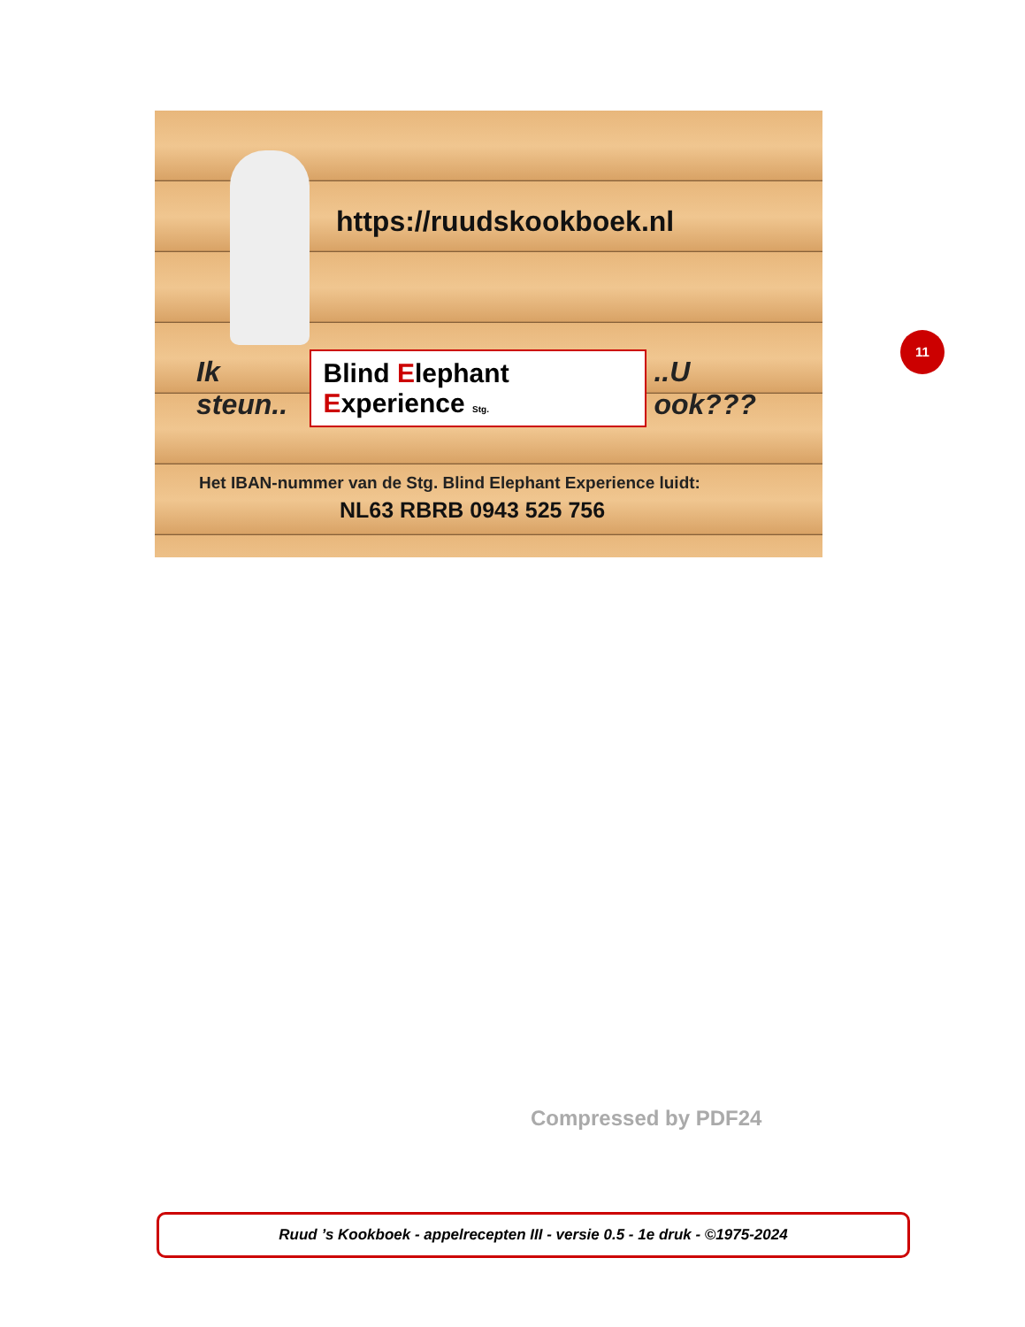https://ruudskookboek.nl
Ik steun.. Blind Elephant Experience Stg...U ook???
Het IBAN-nummer van de Stg. Blind Elephant Experience luidt:
NL63 RBRB 0943 525 756
11
Compressed by PDF24
Ruud ’s Kookboek - appelrecepten III - versie 0.5 - 1e druk - ©1975-2024